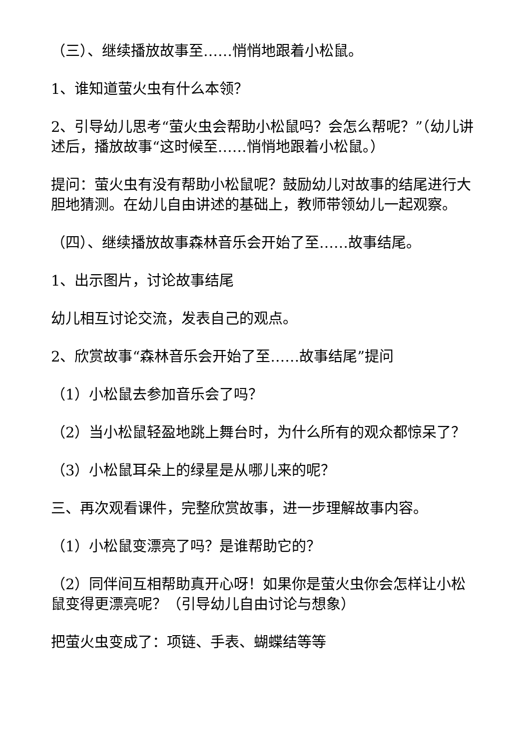（三）、继续播放故事至……悄悄地跟着小松鼠。
1、谁知道萤火虫有什么本领？
2、引导幼儿思考“萤火虫会帮助小松鼠吗？会怎么帮呢？”（幼儿讲述后，播放故事“这时候至……悄悄地跟着小松鼠。）
提问：萤火虫有没有帮助小松鼠呢？鼓励幼儿对故事的结尾进行大胆地猜测。在幼儿自由讲述的基础上，教师带领幼儿一起观察。
（四）、继续播放故事森林音乐会开始了至……故事结尾。
1、出示图片，讨论故事结尾
幼儿相互讨论交流，发表自己的观点。
2、欣赏故事“森林音乐会开始了至……故事结尾”提问
（1）小松鼠去参加音乐会了吗？
（2）当小松鼠轻盈地跳上舞台时，为什么所有的观众都惊呆了？
（3）小松鼠耳朵上的绿星是从哪儿来的呢？
三、再次观看课件，完整欣赏故事，进一步理解故事内容。
（1）小松鼠变漂亮了吗？是谁帮助它的？
（2）同伴间互相帮助真开心呀！如果你是萤火虫你会怎样让小松鼠变得更漂亮呢？（引导幼儿自由讨论与想象）
把萤火虫变成了：项链、手表、蝴蝶结等等